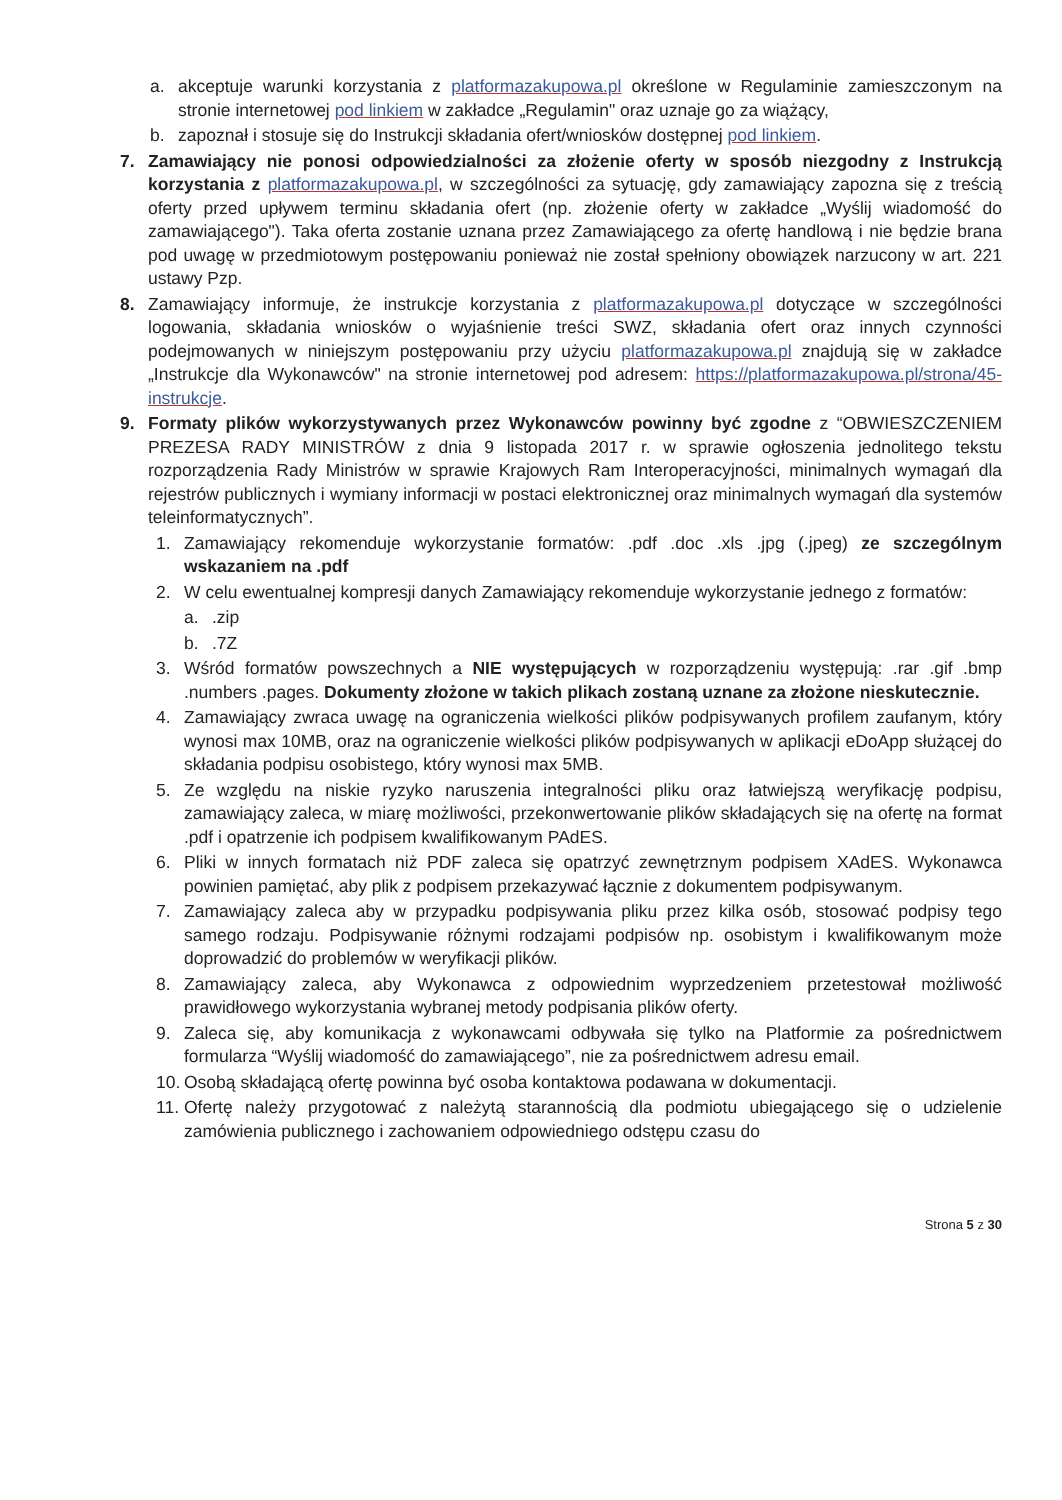a. akceptuje warunki korzystania z platformazakupowa.pl określone w Regulaminie zamieszczonym na stronie internetowej pod linkiem w zakładce „Regulamin" oraz uznaje go za wiążący,
b. zapoznał i stosuje się do Instrukcji składania ofert/wniosków dostępnej pod linkiem.
7. Zamawiający nie ponosi odpowiedzialności za złożenie oferty w sposób niezgodny z Instrukcją korzystania z platformazakupowa.pl, w szczególności za sytuację, gdy zamawiający zapozna się z treścią oferty przed upływem terminu składania ofert (np. złożenie oferty w zakładce „Wyślij wiadomość do zamawiającego"). Taka oferta zostanie uznana przez Zamawiającego za ofertę handlową i nie będzie brana pod uwagę w przedmiotowym postępowaniu ponieważ nie został spełniony obowiązek narzucony w art. 221 ustawy Pzp.
8. Zamawiający informuje, że instrukcje korzystania z platformazakupowa.pl dotyczące w szczególności logowania, składania wniosków o wyjaśnienie treści SWZ, składania ofert oraz innych czynności podejmowanych w niniejszym postępowaniu przy użyciu platformazakupowa.pl znajdują się w zakładce „Instrukcje dla Wykonawców" na stronie internetowej pod adresem: https://platformazakupowa.pl/strona/45-instrukcje.
9. Formaty plików wykorzystywanych przez Wykonawców powinny być zgodne z “OBWIESZCZENIEM PREZESA RADY MINISTRÓW z dnia 9 listopada 2017 r. w sprawie ogłoszenia jednolitego tekstu rozporządzenia Rady Ministrów w sprawie Krajowych Ram Interoperacyjności, minimalnych wymagań dla rejestrów publicznych i wymiany informacji w postaci elektronicznej oraz minimalnych wymagań dla systemów teleinformatycznych”.
1. Zamawiający rekomenduje wykorzystanie formatów: .pdf .doc .xls .jpg (.jpeg) ze szczególnym wskazaniem na .pdf
2. W celu ewentualnej kompresji danych Zamawiający rekomenduje wykorzystanie jednego z formatów:
a..zip
b..7Z
3. Wśród formatów powszechnych a NIE występujących w rozporządzeniu występują: .rar .gif .bmp .numbers .pages. Dokumenty złożone w takich plikach zostaną uznane za złożone nieskutecznie.
4. Zamawiający zwraca uwagę na ograniczenia wielkości plików podpisywanych profilem zaufanym, który wynosi max 10MB, oraz na ograniczenie wielkości plików podpisywanych w aplikacji eDoApp służącej do składania podpisu osobistego, który wynosi max 5MB.
5. Ze względu na niskie ryzyko naruszenia integralności pliku oraz łatwiejszą weryfikację podpisu, zamawiający zaleca, w miarę możliwości, przekonwertowanie plików składających się na ofertę na format .pdf i opatrzenie ich podpisem kwalifikowanym PAdES.
6. Pliki w innych formatach niż PDF zaleca się opatrzyć zewnętrznym podpisem XAdES. Wykonawca powinien pamiętać, aby plik z podpisem przekazywać łącznie z dokumentem podpisywanym.
7. Zamawiający zaleca aby w przypadku podpisywania pliku przez kilka osób, stosować podpisy tego samego rodzaju. Podpisywanie różnymi rodzajami podpisów np. osobistym i kwalifikowanym może doprowadzić do problemów w weryfikacji plików.
8. Zamawiający zaleca, aby Wykonawca z odpowiednim wyprzedzeniem przetestował możliwość prawidłowego wykorzystania wybranej metody podpisania plików oferty.
9. Zaleca się, aby komunikacja z wykonawcami odbywała się tylko na Platformie za pośrednictwem formularza “Wyślij wiadomość do zamawiającego”, nie za pośrednictwem adresu email.
10. Osobą składającą ofertę powinna być osoba kontaktowa podawana w dokumentacji.
11. Ofertę należy przygotować z należytą starannością dla podmiotu ubiegającego się o udzielenie zamówienia publicznego i zachowaniem odpowiedniego odstępu czasu do
Strona 5 z 30